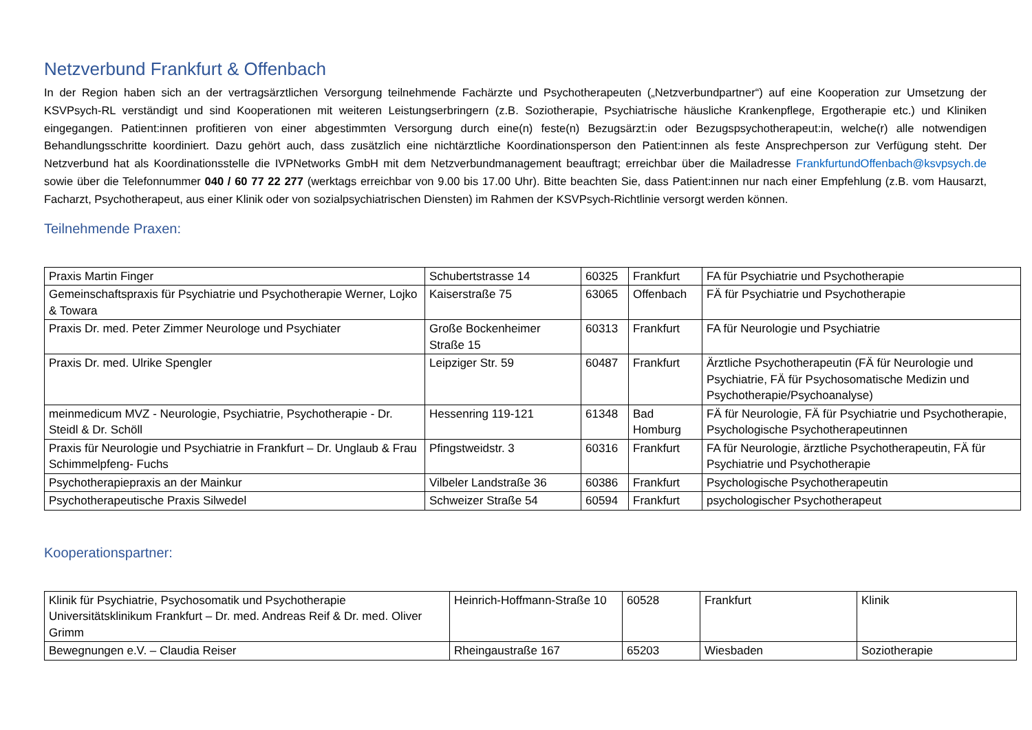Netzverbund Frankfurt & Offenbach
In der Region haben sich an der vertragsärztlichen Versorgung teilnehmende Fachärzte und Psychotherapeuten („Netzverbundpartner“) auf eine Kooperation zur Umsetzung der KSVPsych-RL verständigt und sind Kooperationen mit weiteren Leistungserbringern (z.B. Soziotherapie, Psychiatrische häusliche Krankenpflege, Ergotherapie etc.) und Kliniken eingegangen. Patient:innen profitieren von einer abgestimmten Versorgung durch eine(n) feste(n) Bezugsärzt:in oder Bezugspsychotherapeut:in, welche(r) alle notwendigen Behandlungsschritte koordiniert. Dazu gehört auch, dass zusätzlich eine nichtärztliche Koordinationsperson den Patient:innen als feste Ansprechperson zur Verfügung steht. Der Netzverbund hat als Koordinationsstelle die IVPNetworks GmbH mit dem Netzverbundmanagement beauftragt; erreichbar über die Mailadresse FrankfurtundOffenbach@ksvpsych.de sowie über die Telefonnummer 040 / 60 77 22 277 (werktags erreichbar von 9.00 bis 17.00 Uhr). Bitte beachten Sie, dass Patient:innen nur nach einer Empfehlung (z.B. vom Hausarzt, Facharzt, Psychotherapeut, aus einer Klinik oder von sozialpsychiatrischen Diensten) im Rahmen der KSVPsych-Richtlinie versorgt werden können.
Teilnehmende Praxen:
| Praxis Martin Finger | Schubertstrasse 14 | 60325 | Frankfurt | FA für Psychiatrie und Psychotherapie |
| Gemeinschaftspraxis für Psychiatrie und Psychotherapie Werner, Lojko & Towara | Kaiserstraße 75 | 63065 | Offenbach | FÄ für Psychiatrie und Psychotherapie |
| Praxis Dr. med. Peter Zimmer Neurologe und Psychiater | Große Bockenheimer Straße 15 | 60313 | Frankfurt | FA für Neurologie und Psychiatrie |
| Praxis Dr. med. Ulrike Spengler | Leipziger Str. 59 | 60487 | Frankfurt | Ärztliche Psychotherapeutin (FÄ für Neurologie und Psychiatrie, FÄ für Psychosomatische Medizin und Psychotherapie/Psychoanalyse) |
| meinmedicum MVZ - Neurologie, Psychiatrie, Psychotherapie - Dr. Steidl & Dr. Schöll | Hessenring 119-121 | 61348 | Bad Homburg | FÄ für Neurologie, FÄ für Psychiatrie und Psychotherapie, Psychologische Psychotherapeutinnen |
| Praxis für Neurologie und Psychiatrie in Frankfurt – Dr. Unglaub & Frau Schimmelpfeng- Fuchs | Pfingstweidstr. 3 | 60316 | Frankfurt | FA für Neurologie, ärztliche Psychotherapeutin, FÄ für Psychiatrie und Psychotherapie |
| Psychotherapiepraxis an der Mainkur | Vilbeler Landstraße 36 | 60386 | Frankfurt | Psychologische Psychotherapeutin |
| Psychotherapeutische Praxis Silwedel | Schweizer Straße 54 | 60594 | Frankfurt | psychologischer Psychotherapeut |
Kooperationspartner:
| Klinik für Psychiatrie, Psychosomatik und Psychotherapie Universitätsklinikum Frankfurt – Dr. med. Andreas Reif & Dr. med. Oliver Grimm | Heinrich-Hoffmann-Straße 10 | 60528 | Frankfurt | Klinik |
| Bewegnungen e.V. – Claudia Reiser | Rheingaustraße 167 | 65203 | Wiesbaden | Soziotherapie |